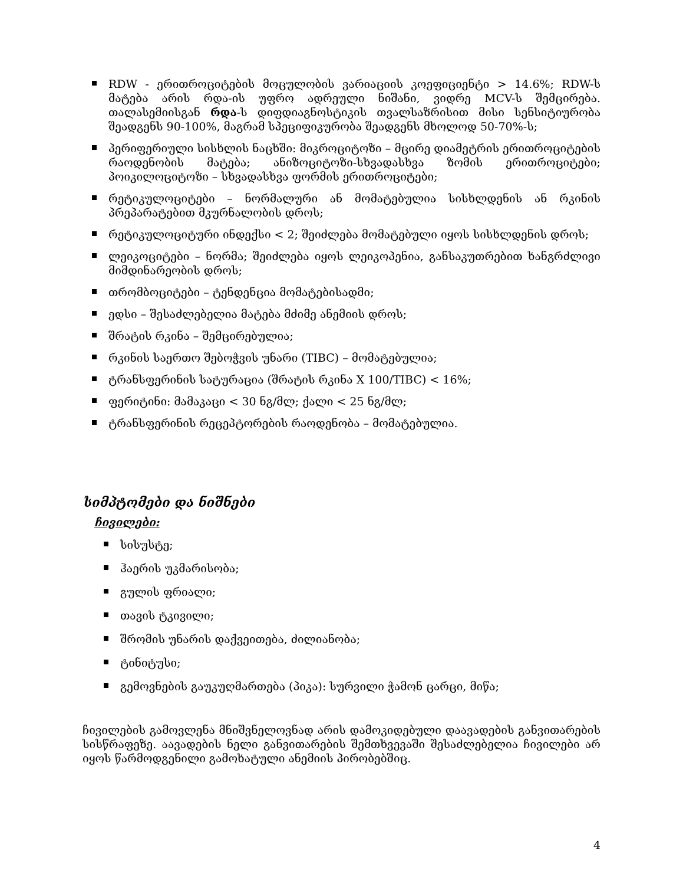RDW - ერითროციტების მოცულობის ვარიაციის კოეფიციენტი > 14.6%; RDW-ს მატება არის რდა-ის უფრო ადრეული ნიშანი, ვიდრე MCV-ს შემცირება. თალასემიისგან რდა-ს დიფდიაგნოსტიკის თვალსაზრისით მისი სენსიტიურობა შეადგენს 90-100%, მაგრამ სპეციფიკურობა შეადგენს მხოლოდ 50-70%-ს;
პერიფერიული სისხლის ნაცხში: მიკროციტოზი – მცირე დიამეტრის ერითროციტების რაოდენობის მატება; ანიზოციტოზი-სხვადასხვა ზომის ერითროციტები; პოიკილოციტოზი – სხვადასხვა ფორმის ერითროციტები;
რეტიკულოციტები – ნორმალური ან მომატებულია სისხლდენის ან რკინის პრეპარატებით მკურნალობის დროს;
რეტიკულოციტური ინდექსი < 2; შეიძლება მომატებული იყოს სისხლდენის დროს;
ლეიკოციტები – ნორმა; შეიძლება იყოს ლეიკოპენია, განსაკუთრებით ხანგრძლივი მიმდინარეობის დროს;
თრომბოციტები – ტენდენცია მომატებისადმი;
ედსი – შესაძლებელია მატება მძიმე ანემიის დროს;
შრატის რკინა – შემცირებულია;
რკინის საერთო შებოჭვის უნარი (TIBC) – მომატებულია;
ტრანსფერინის სატურაცია (შრატის რკინა X 100/TIBC) < 16%;
ფერიტინი: მამაკაცი < 30 ნგ/მლ; ქალი < 25 ნგ/მლ;
ტრანსფერინის რეცეპტორების რაოდენობა – მომატებულია.
სიმპტომები და ნიშნები
ჩივილები:
სისუსტე;
ჰაერის უკმარისობა;
გულის ფრიალი;
თავის ტკივილი;
შრომის უნარის დაქვეითება, ძილიანობა;
ტინიტუსი;
გემოვნების გაუკუღმართება (პიკა): სურვილი ჭამონ ცარცი, მიწა;
ჩივილების გამოვლენა მნიშვნელოვნად არის დამოკიდებული დაავადების განვითარების სისწრაფეზე. აავადების ნელი განვითარების შემთხვევაში შესაძლებელია ჩივილები არ იყოს წარმოდგენილი გამოხატული ანემიის პირობებშიც.
4